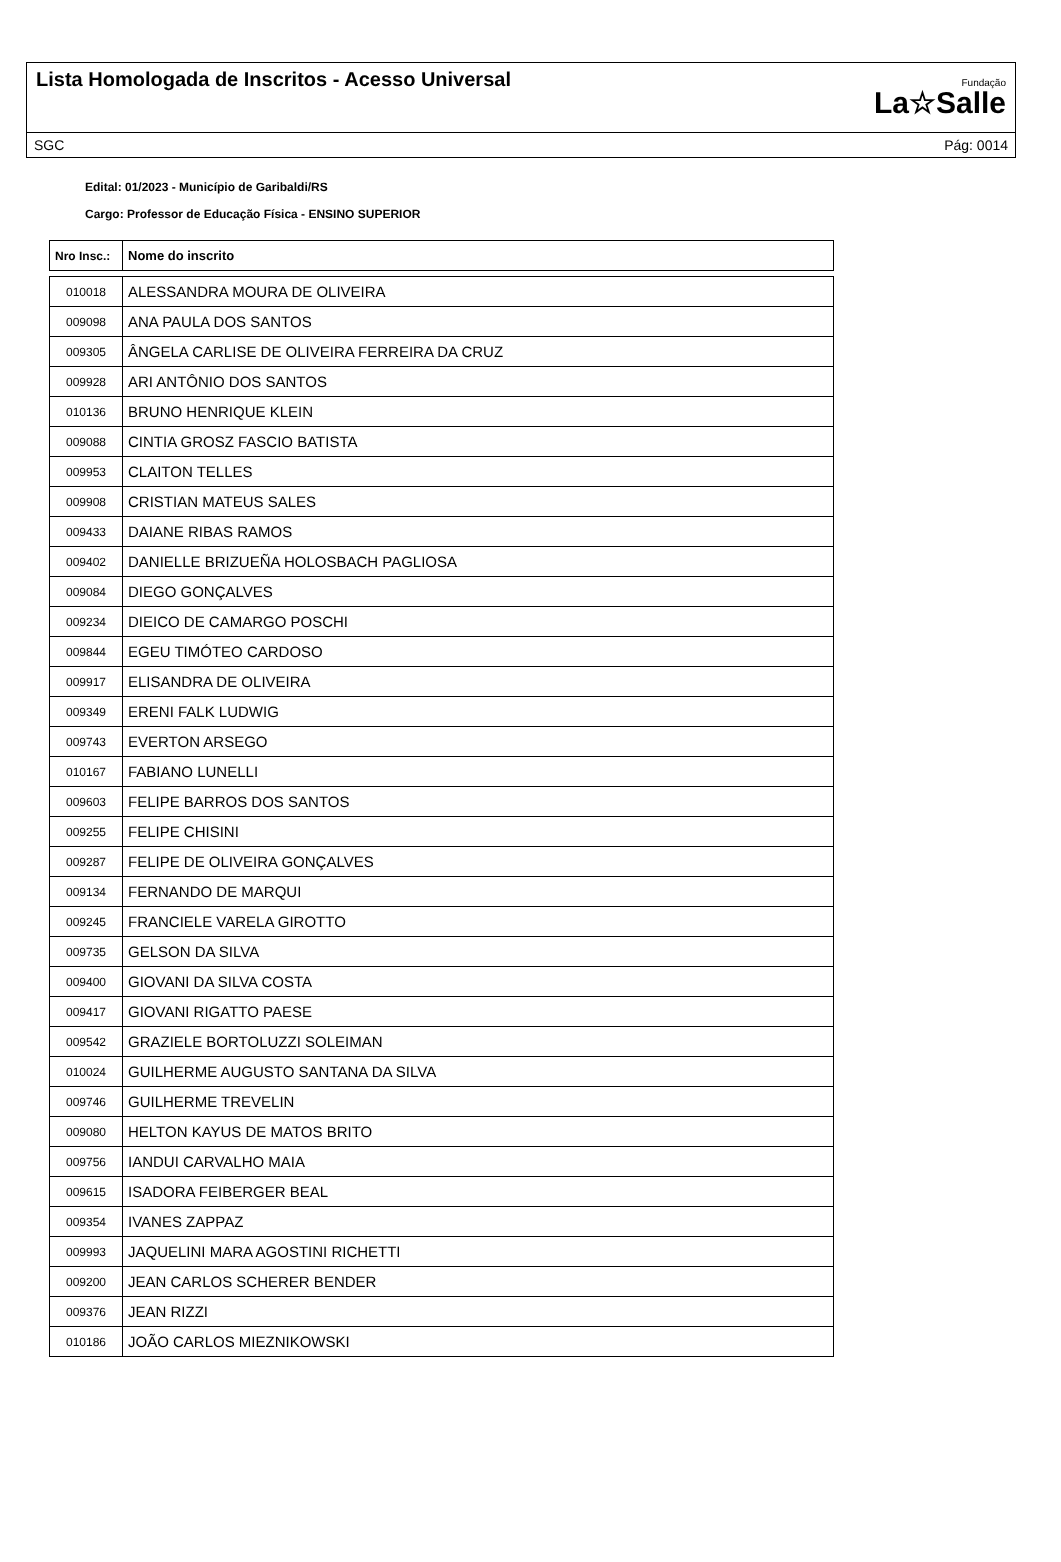Lista Homologada de Inscritos - Acesso Universal
Fundação
La☆Salle
SGC Pág: 0014
Edital: 01/2023 - Município de Garibaldi/RS
Cargo: Professor de Educação Física - ENSINO SUPERIOR
| Nro Insc.: | Nome do inscrito |
| --- | --- |
| 010018 | ALESSANDRA MOURA DE OLIVEIRA |
| 009098 | ANA PAULA DOS SANTOS |
| 009305 | ÂNGELA CARLISE DE OLIVEIRA FERREIRA DA CRUZ |
| 009928 | ARI ANTÔNIO DOS SANTOS |
| 010136 | BRUNO HENRIQUE KLEIN |
| 009088 | CINTIA GROSZ FASCIO BATISTA |
| 009953 | CLAITON TELLES |
| 009908 | CRISTIAN MATEUS SALES |
| 009433 | DAIANE RIBAS RAMOS |
| 009402 | DANIELLE BRIZUEÑA HOLOSBACH PAGLIOSA |
| 009084 | DIEGO GONÇALVES |
| 009234 | DIEICO DE CAMARGO POSCHI |
| 009844 | EGEU TIMÓTEO CARDOSO |
| 009917 | ELISANDRA DE OLIVEIRA |
| 009349 | ERENI FALK LUDWIG |
| 009743 | EVERTON ARSEGO |
| 010167 | FABIANO LUNELLI |
| 009603 | FELIPE BARROS DOS SANTOS |
| 009255 | FELIPE CHISINI |
| 009287 | FELIPE DE OLIVEIRA GONÇALVES |
| 009134 | FERNANDO DE MARQUI |
| 009245 | FRANCIELE VARELA GIROTTO |
| 009735 | GELSON DA SILVA |
| 009400 | GIOVANI DA SILVA COSTA |
| 009417 | GIOVANI RIGATTO PAESE |
| 009542 | GRAZIELE BORTOLUZZI SOLEIMAN |
| 010024 | GUILHERME AUGUSTO SANTANA DA SILVA |
| 009746 | GUILHERME TREVELIN |
| 009080 | HELTON KAYUS DE MATOS BRITO |
| 009756 | IANDUI CARVALHO MAIA |
| 009615 | ISADORA FEIBERGER BEAL |
| 009354 | IVANES ZAPPAZ |
| 009993 | JAQUELINI MARA AGOSTINI RICHETTI |
| 009200 | JEAN CARLOS SCHERER BENDER |
| 009376 | JEAN RIZZI |
| 010186 | JOÃO CARLOS MIEZNIKOWSKI |